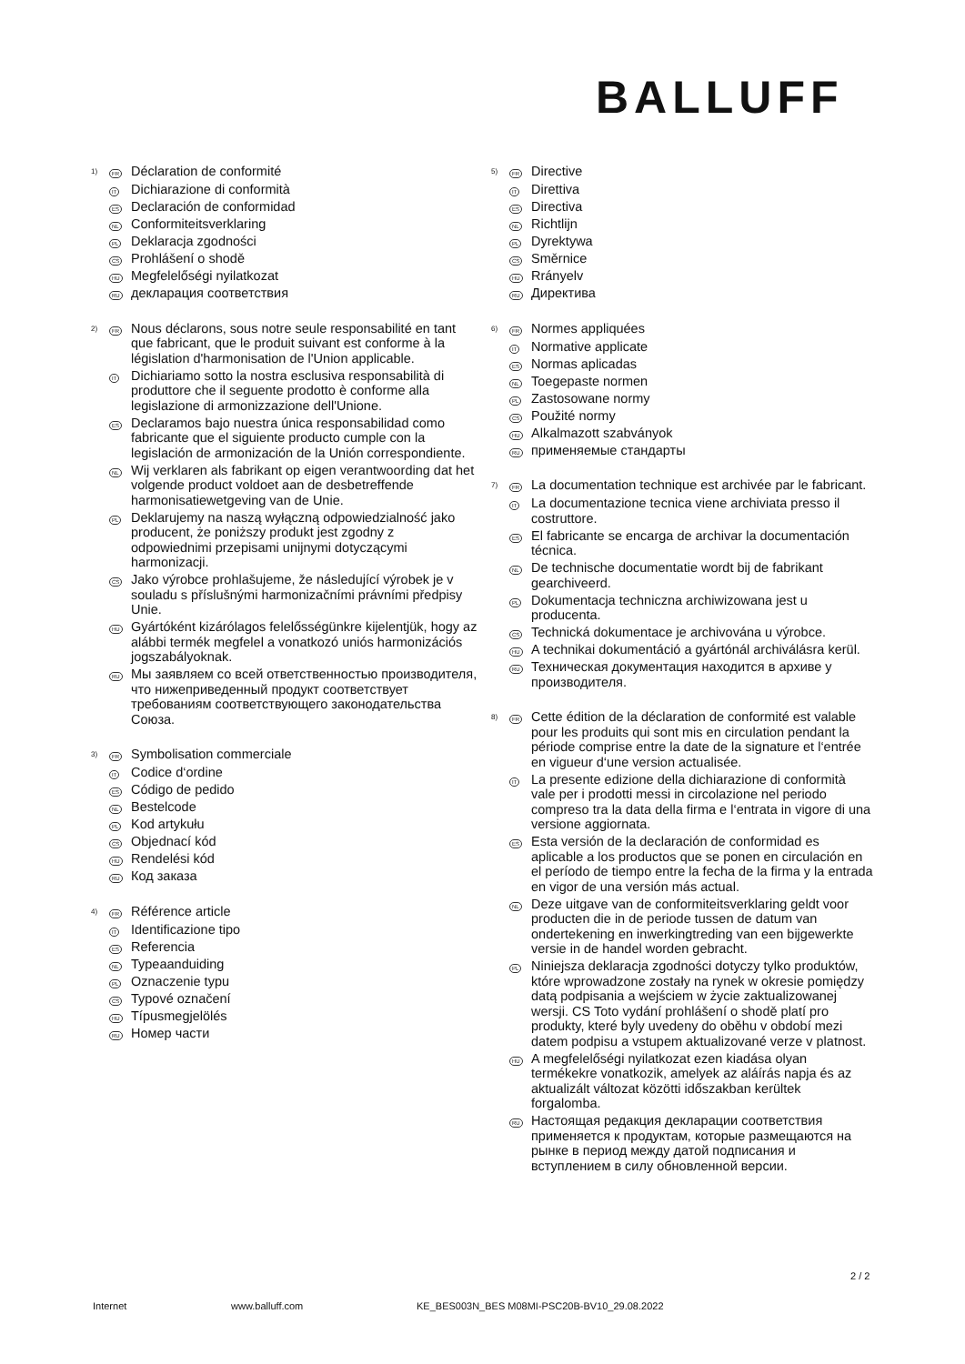BALLUFF
1)
FR
Déclaration de conformité
IT
Dichiarazione di conformità
ES
Declaración de conformidad
NL
Conformiteitsverklaring
PL
Deklaracja zgodności
CS
Prohlášení o shodě
HU
Megfelelőségi nyilatkozat
RU
декларация соответствия
2)
FR
Nous déclarons, sous notre seule responsabilité en tant que fabricant, que le produit suivant est conforme à la législation d'harmonisation de l'Union applicable.
IT
Dichiariamo sotto la nostra esclusiva responsabilità di produttore che il seguente prodotto è conforme alla legislazione di armonizzazione dell'Unione.
ES
Declaramos bajo nuestra única responsabilidad como fabricante que el siguiente producto cumple con la legislación de armonización de la Unión correspondiente.
NL
Wij verklaren als fabrikant op eigen verantwoording dat het volgende product voldoet aan de desbetreffende harmonisatiewetgeving van de Unie.
PL
Deklarujemy na naszą wyłączną odpowiedzialność jako producent, że poniższy produkt jest zgodny z odpowiednimi przepisami unijnymi dotyczącymi harmonizacji.
CS
Jako výrobce prohlašujeme, že následující výrobek je v souladu s příslušnými harmonizačními právními předpisy Unie.
HU
Gyártóként kizárólagos felelősségünkre kijelentjük, hogy az alábbi termék megfelel a vonatkozó uniós harmonizációs jogszabályoknak.
RU
Мы заявляем со всей ответственностью производителя, что нижеприведенный продукт соответствует требованиям соответствующего законодательства Союза.
3)
FR
Symbolisation commerciale
IT
Codice d‘ordine
ES
Código de pedido
NL
Bestelcode
PL
Kod artykułu
CS
Objednací kód
HU
Rendelési kód
RU
Код заказа
4)
FR
Référence article
IT
Identificazione tipo
ES
Referencia
NL
Typeaanduiding
PL
Oznaczenie typu
CS
Typové označení
HU
Típusmegjelölés
RU
Номер части
5)
FR
Directive
IT
Direttiva
ES
Directiva
NL
Richtlijn
PL
Dyrektywa
CS
Směrnice
HU
Rrányelv
RU
Директива
6)
FR
Normes appliquées
IT
Normative applicate
ES
Normas aplicadas
NL
Toegepaste normen
PL
Zastosowane normy
CS
Použité normy
HU
Alkalmazott szabványok
RU
применяемые стандарты
7)
FR
La documentation technique est archivée par le fabricant.
IT
La documentazione tecnica viene archiviata presso il costruttore.
ES
El fabricante se encarga de archivar la documentación técnica.
NL
De technische documentatie wordt bij de fabrikant gearchiveerd.
PL
Dokumentacja techniczna archiwizowana jest u producenta.
CS
Technická dokumentace je archivována u výrobce.
HU
A technikai dokumentáció a gyártónál archiválásra kerül.
RU
Техническая документация находится в архиве у производителя.
8)
FR
Cette édition de la déclaration de conformité est valable pour les produits qui sont mis en circulation pendant la période comprise entre la date de la signature et l‘entrée en vigueur d‘une version actualisée.
IT
La presente edizione della dichiarazione di conformità vale per i prodotti messi in circolazione nel periodo compreso tra la data della firma e l‘entrata in vigore di una versione aggiornata.
ES
Esta versión de la declaración de conformidad es aplicable a los productos que se ponen en circulación en el período de tiempo entre la fecha de la firma y la entrada en vigor de una versión más actual.
NL
Deze uitgave van de conformiteitsverklaring geldt voor producten die in de periode tussen de datum van ondertekening en inwerkingtreding van een bijgewerkte versie in de handel worden gebracht.
PL
Niniejsza deklaracja zgodności dotyczy tylko produktów, które wprowadzone zostały na rynek w okresie pomiędzy datą podpisania a wejściem w życie zaktualizowanej wersji. CS Toto vydání prohlášení o shodě platí pro produkty, které byly uvedeny do oběhu v období mezi datem podpisu a vstupem aktualizované verze v platnost.
HU
A megfelelőségi nyilatkozat ezen kiadása olyan termékekre vonatkozik, amelyek az aláírás napja és az aktualizált változat közötti időszakban kerültek forgalomba.
RU
Настоящая редакция декларации соответствия применяется к продуктам, которые размещаются на рынке в период между датой подписания и вступлением в силу обновленной версии.
2 / 2
Internet www.balluff.com KE_BES003N_BES M08MI-PSC20B-BV10_29.08.2022